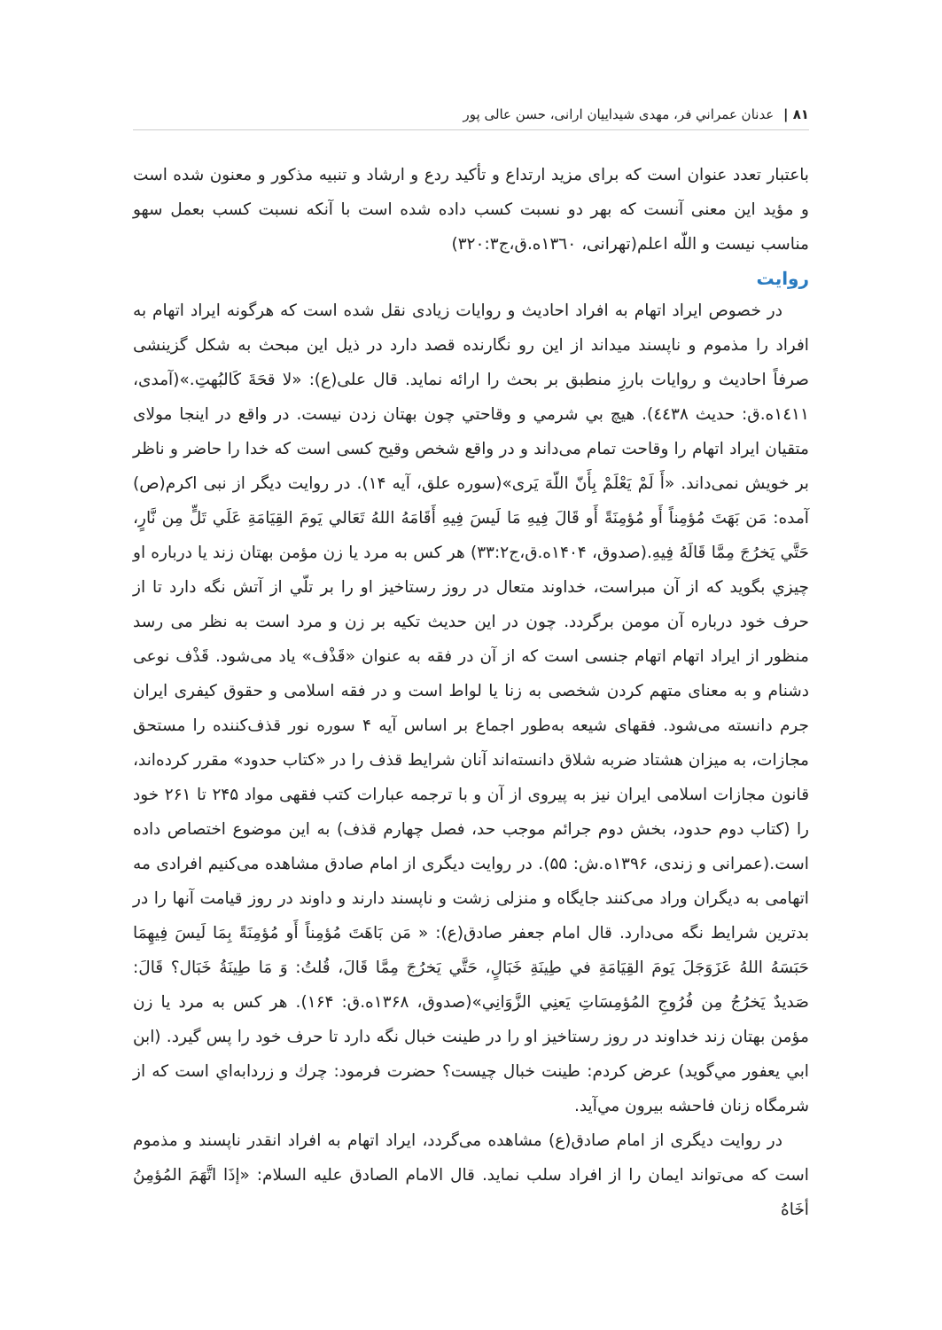۸۱ | عدنان عمراني فر، مهدی شیداییان ارانی، حسن عالی پور
باعتبار تعدد عنوان است که برای مزید ارتداع و تأکید ردع و ارشاد و تنبیه مذکور و معنون شده است و مؤید این معنی آنست که بهر دو نسبت کسب داده شده است با آنکه نسبت کسب بعمل سهو مناسب نیست و اللّه اعلم(تهرانی، ١٣٦٠ه.ق،ج٣٢٠:٣)
روایت
در خصوص ایراد اتهام به افراد احادیث و روایات زیادی نقل شده است که هرگونه ایراد اتهام به افراد را مذموم و ناپسند میداند از این رو نگارنده قصد دارد در ذیل این مبحث به شکل گزینشی صرفاً احادیث و روایات بارزِ منطبق بر بحث را ارائه نماید. قال علی(ع): «لا قحَةَ کَالبُهتِ.»(آمدی، ١٤١١ه.ق: حدیث ٤٤٣٨). هيچ بي شرمي و وقاحتي چون بهتان زدن نيست. در واقع در اینجا مولای متقیان ایراد اتهام را وقاحت تمام می‌داند و در واقع شخص وقیح کسی است که خدا را حاضر و ناظر بر خویش نمی‌داند. «أَ لَمْ يَعْلَمْ بِأَنّ اللّهَ يَرى»(سوره علق، آیه ۱۴). در روایت دیگر از نبی اکرم(ص) آمده: مَن بَهَتَ مُؤمِناً أَو مُؤمِنَةً أَو قَالَ فِيهِ مَا لَيسَ فِيهِ أَقَامَهُ اللهُ تَعَالي يَومَ القِيَامَةِ عَلَي تَلٍّ مِن نَّارٍ، حَتَّي يَخرُجَ مِمَّا قَالَهُ فِيهِ.(صدوق، ۱۴۰۴ه.ق،ج۳۳:۲) هر کس به مرد يا زن مؤمن بهتان زند يا درباره او چيزي بگويد که از آن مبراست، خداوند متعال در روز رستاخيز او را بر تلّي از آتش نگه دارد تا از حرف خود درباره آن مومن برگردد. چون در این حدیث تکیه بر زن و مرد است به نظر می رسد منظور از ایراد اتهام اتهام جنسی است که از آن در فقه به عنوان «قَذْف» یاد می‌شود. قَذْف نوعی دشنام و به معنای متهم کردن شخصی به زنا یا لواط است و در فقه اسلامی و حقوق کیفری ایران جرم دانسته می‌شود. فقهای شیعه به‌طور اجماع بر اساس آیه ۴ سوره نور قذف‌کننده را مستحق مجازات، به میزان هشتاد ضربه شلاق دانسته‌اند آنان شرایط قذف را در «کتاب حدود» مقرر کرده‌اند، قانون مجازات اسلامی ایران نیز به پیروی از آن و با ترجمه عبارات کتب فقهی مواد ۲۴۵ تا ۲۶۱ خود را (کتاب دوم حدود، بخش دوم جرائم موجب حد، فصل چهارم قذف) به این موضوع اختصاص داده است.(عمرانی و زندی، ۱۳۹۶ه.ش: ۵۵). در روایت دیگری از امام صادق مشاهده می‌کنیم افرادی مه اتهامی به دیگران وراد می‌کنند جایگاه و منزلی زشت و ناپسند دارند و داوند در روز قیامت آنها را در بدترین شرایط نگه می‌دارد. قال امام جعفر صادق(ع): « مَن بَاهَتَ مُؤمِناً أَو مُؤمِنَةً بِمَا لَيسَ فِيهِمَا حَبَسَهُ اللهُ عَزَوَجَلَ يَومَ القِيَامَةِ في طِينَةِ خَبَالٍ، حَتَّي يَخرُجَ مِمَّا قَالَ، قُلتُ: وَ مَا طِينَةُ خَبَال؟ قَالَ: صَديدٌ يَخرُجُ مِن فُرُوجِ المُؤمِسَاتِ يَعنِي الزَّوَانِي»(صدوق، ۱۳۶۸ه.ق: ۱۶۴). هر کس به مرد يا زن مؤمن بهتان زند خداوند در روز رستاخيز او را در طينت خبال نگه دارد تا حرف خود را پس گيرد. (ابن ابي يعفور مي‌گويد) عرض کردم: طينت خبال چيست؟ حضرت فرمود: چرك و زردابه‌اي است که از شرمگاه زنان فاحشه بيرون مي‌آيد.
در روایت دیگری از امام صادق(ع) مشاهده می‌گردد، ایراد اتهام به افراد انقدر ناپسند و مذموم است که می‌تواند ایمان را از افراد سلب نماید. قال الامام الصادق علیه السلام: «إذَا اتَّهَمَ المُؤمِنُ أخَاهُ